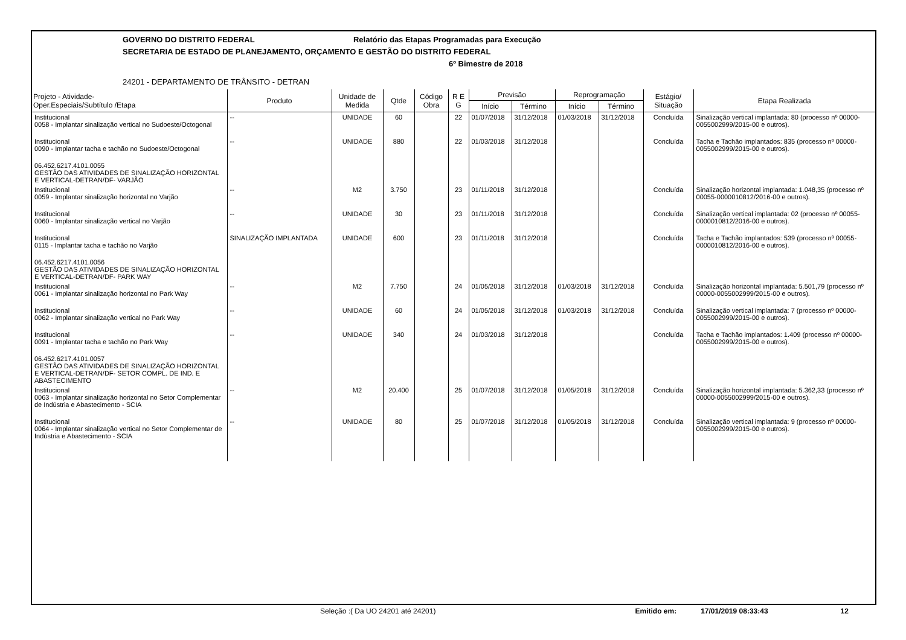GOVERNO DO DISTRITO FEDERAL Relatório das Etapas Programadas para Execução
SECRETARIA DE ESTADO DE PLANEJAMENTO, ORÇAMENTO E GESTÃO DO DISTRITO FEDERAL
6º Bimestre de 2018
24201 - DEPARTAMENTO DE TRÂNSITO - DETRAN
| Projeto - Atividade- Oper.Especiais/Subtítulo /Etapa | Produto | Unidade de Medida | Qtde | Código Obra | R E G | Previsão | | Reprogramação | | Estágio/ Situação | Etapa Realizada |
| --- | --- | --- | --- | --- | --- | --- | --- | --- | --- | --- | --- |
| | | | | | | Início | Término | Início | Término | | |
| Institucional 0058 - Implantar sinalização vertical no Sudoeste/Octogonal | -- | UNIDADE | 60 | | 22 | 01/07/2018 | 31/12/2018 | 01/03/2018 | 31/12/2018 | Concluída | Sinalização vertical implantada: 80 (processo nº 00000-0055002999/2015-00 e outros). |
| Institucional 0090 - Implantar tacha e tachão no Sudoeste/Octogonal | -- | UNIDADE | 880 | | 22 | 01/03/2018 | 31/12/2018 | | | Concluída | Tacha e Tachão implantados: 835 (processo nº 00000-0055002999/2015-00 e outros). |
| 06.452.6217.4101.0055 GESTÃO DAS ATIVIDADES DE SINALIZAÇÃO HORIZONTAL E VERTICAL-DETRAN/DF- VARJÃO | | | | | | | | | | | |
| Institucional 0059 - Implantar sinalização horizontal no Varjão | -- | M2 | 3.750 | | 23 | 01/11/2018 | 31/12/2018 | | | Concluída | Sinalização horizontal implantada: 1.048,35 (processo nº 00055-0000010812/2016-00 e outros). |
| Institucional 0060 - Implantar sinalização vertical no Varjão | -- | UNIDADE | 30 | | 23 | 01/11/2018 | 31/12/2018 | | | Concluída | Sinalização vertical implantada: 02 (processo nº 00055-0000010812/2016-00 e outros). |
| Institucional 0115 - Implantar tacha e tachão no Varjão | SINALIZAÇÃO IMPLANTADA | UNIDADE | 600 | | 23 | 01/11/2018 | 31/12/2018 | | | Concluída | Tacha e Tachão implantados: 539 (processo nº 00055-0000010812/2016-00 e outros). |
| 06.452.6217.4101.0056 GESTÃO DAS ATIVIDADES DE SINALIZAÇÃO HORIZONTAL E VERTICAL-DETRAN/DF- PARK WAY | | | | | | | | | | | |
| Institucional 0061 - Implantar sinalização horizontal no Park Way | -- | M2 | 7.750 | | 24 | 01/05/2018 | 31/12/2018 | 01/03/2018 | 31/12/2018 | Concluída | Sinalização horizontal implantada: 5.501,79 (processo nº 00000-0055002999/2015-00 e outros). |
| Institucional 0062 - Implantar sinalização vertical no Park Way | -- | UNIDADE | 60 | | 24 | 01/05/2018 | 31/12/2018 | 01/03/2018 | 31/12/2018 | Concluída | Sinalização vertical implantada: 7 (processo nº 00000-0055002999/2015-00 e outros). |
| Institucional 0091 - Implantar tacha e tachão no Park Way | -- | UNIDADE | 340 | | 24 | 01/03/2018 | 31/12/2018 | | | Concluída | Tacha e Tachão implantados: 1.409 (processo nº 00000-0055002999/2015-00 e outros). |
| 06.452.6217.4101.0057 GESTÃO DAS ATIVIDADES DE SINALIZAÇÃO HORIZONTAL E VERTICAL-DETRAN/DF- SETOR COMPL. DE IND. E ABASTECIMENTO | | | | | | | | | | | |
| Institucional 0063 - Implantar sinalização horizontal no Setor Complementar de Indústria e Abastecimento - SCIA | -- | M2 | 20.400 | | 25 | 01/07/2018 | 31/12/2018 | 01/05/2018 | 31/12/2018 | Concluída | Sinalização horizontal implantada: 5.362,33 (processo nº 00000-0055002999/2015-00 e outros). |
| Institucional 0064 - Implantar sinalização vertical no Setor Complementar de Indústria e Abastecimento - SCIA | -- | UNIDADE | 80 | | 25 | 01/07/2018 | 31/12/2018 | 01/05/2018 | 31/12/2018 | Concluída | Sinalização vertical implantada: 9 (processo nº 00000-0055002999/2015-00 e outros). |
Seleção :( Da UO 24201 até 24201) Emitido em: 17/01/2019 08:33:43 12